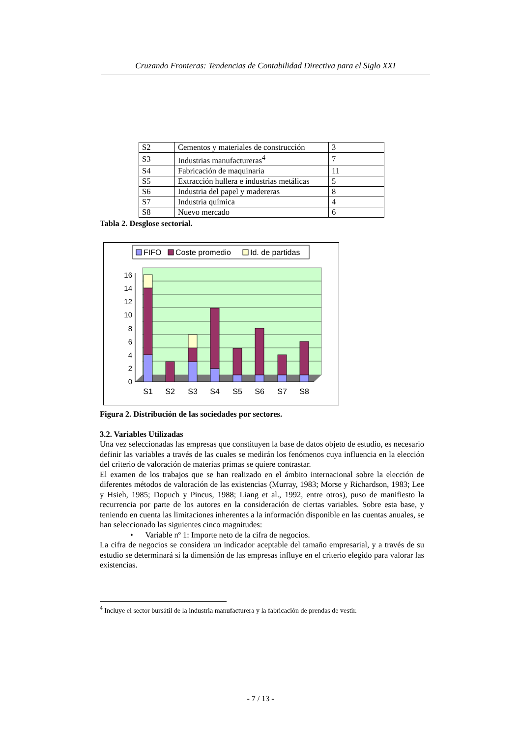Cruzando Fronteras: Tendencias de Contabilidad Directiva para el Siglo XXI
| S2 | Cementos y materiales de construcción | 3 |
| S3 | Industrias manufactureras<sup>4</sup> | 7 |
| S4 | Fabricación de maquinaria | 11 |
| S5 | Extracción hullera e industrias metálicas | 5 |
| S6 | Industria del papel y madereras | 8 |
| S7 | Industria química | 4 |
| S8 | Nuevo mercado | 6 |
Tabla 2. Desglose sectorial.
FIFO
Coste promedio
Id. de partidas
0
2
4
6
8
10
12
14
16
S1
S2
S3
S4
S5
S6
S7
S8
Figura 2. Distribución de las sociedades por sectores.
3.2. Variables Utilizadas
Una vez seleccionadas las empresas que constituyen la base de datos objeto de estudio, es necesario definir las variables a través de las cuales se medirán los fenómenos cuya influencia en la elección del criterio de valoración de materias primas se quiere contrastar.
El examen de los trabajos que se han realizado en el ámbito internacional sobre la elección de diferentes métodos de valoración de las existencias (Murray, 1983; Morse y Richardson, 1983; Lee y Hsieh, 1985; Dopuch y Pincus, 1988; Liang et al., 1992, entre otros), puso de manifiesto la recurrencia por parte de los autores en la consideración de ciertas variables. Sobre esta base, y teniendo en cuenta las limitaciones inherentes a la información disponible en las cuentas anuales, se han seleccionado las siguientes cinco magnitudes:
• Variable nº 1: Importe neto de la cifra de negocios.
La cifra de negocios se considera un indicador aceptable del tamaño empresarial, y a través de su estudio se determinará si la dimensión de las empresas influye en el criterio elegido para valorar las existencias.
<sup>4</sup> Incluye el sector bursátil de la industria manufacturera y la fabricación de prendas de vestir.
- 7 / 13 -